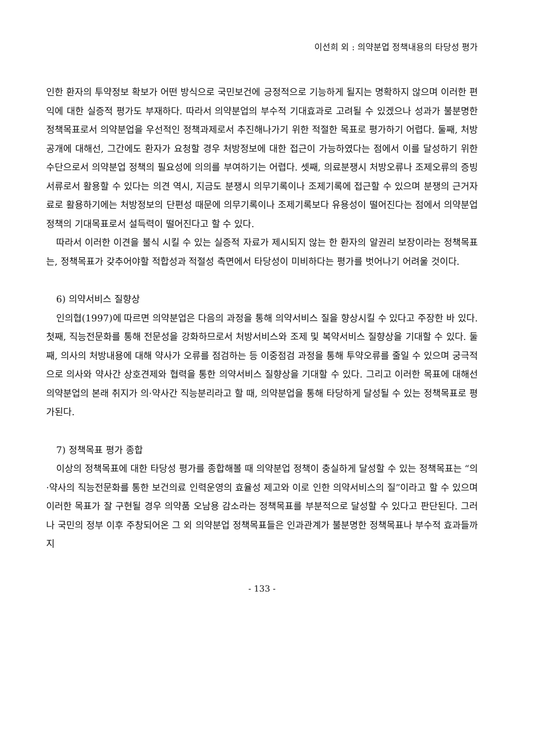이선희 외 : 의약분업 정책내용의 타당성 평가
인한 환자의 투약정보 확보가 어떤 방식으로 국민보건에 긍정적으로 기능하게 될지는 명확하지 않으며 이러한 편익에 대한 실증적 평가도 부재하다. 따라서 의약분업의 부수적 기대효과로 고려될 수 있겠으나 성과가 불분명한 정책목표로서 의약분업을 우선적인 정책과제로서 추진해나가기 위한 적절한 목표로 평가하기 어렵다. 둘째, 처방공개에 대해선, 그간에도 환자가 요청할 경우 처방정보에 대한 접근이 가능하였다는 점에서 이를 달성하기 위한 수단으로서 의약분업 정책의 필요성에 의의를 부여하기는 어렵다. 셋째, 의료분쟁시 처방오류나 조제오류의 증빙서류로서 활용할 수 있다는 의견 역시, 지금도 분쟁시 의무기록이나 조제기록에 접근할 수 있으며 분쟁의 근거자료로 활용하기에는 처방정보의 단편성 때문에 의무기록이나 조제기록보다 유용성이 떨어진다는 점에서 의약분업 정책의 기대목표로서 설득력이 떨어진다고 할 수 있다.
따라서 이러한 이견을 불식 시킬 수 있는 실증적 자료가 제시되지 않는 한 환자의 알권리 보장이라는 정책목표는, 정책목표가 갖추어야할 적합성과 적절성 측면에서 타당성이 미비하다는 평가를 벗어나기 어려울 것이다.
6) 의약서비스 질향상
인의협(1997)에 따르면 의약분업은 다음의 과정을 통해 의약서비스 질을 향상시킬 수 있다고 주장한 바 있다. 첫째, 직능전문화를 통해 전문성을 강화하므로서 처방서비스와 조제 및 복약서비스 질향상을 기대할 수 있다. 둘째, 의사의 처방내용에 대해 약사가 오류를 점검하는 등 이중점검 과정을 통해 투약오류를 줄일 수 있으며 궁극적으로 의사와 약사간 상호견제와 협력을 통한 의약서비스 질향상을 기대할 수 있다. 그리고 이러한 목표에 대해선 의약분업의 본래 취지가 의·약사간 직능분리라고 할 때, 의약분업을 통해 타당하게 달성될 수 있는 정책목표로 평가된다.
7) 정책목표 평가 종합
이상의 정책목표에 대한 타당성 평가를 종합해볼 때 의약분업 정책이 충실하게 달성할 수 있는 정책목표는 “의·약사의 직능전문화를 통한 보건의료 인력운영의 효율성 제고와 이로 인한 의약서비스의 질”이라고 할 수 있으며 이러한 목표가 잘 구현될 경우 의약품 오남용 감소라는 정책목표를 부분적으로 달성할 수 있다고 판단된다. 그러나 국민의 정부 이후 주창되어온 그 외 의약분업 정책목표들은 인과관계가 불분명한 정책목표나 부수적 효과들까지
- 133 -